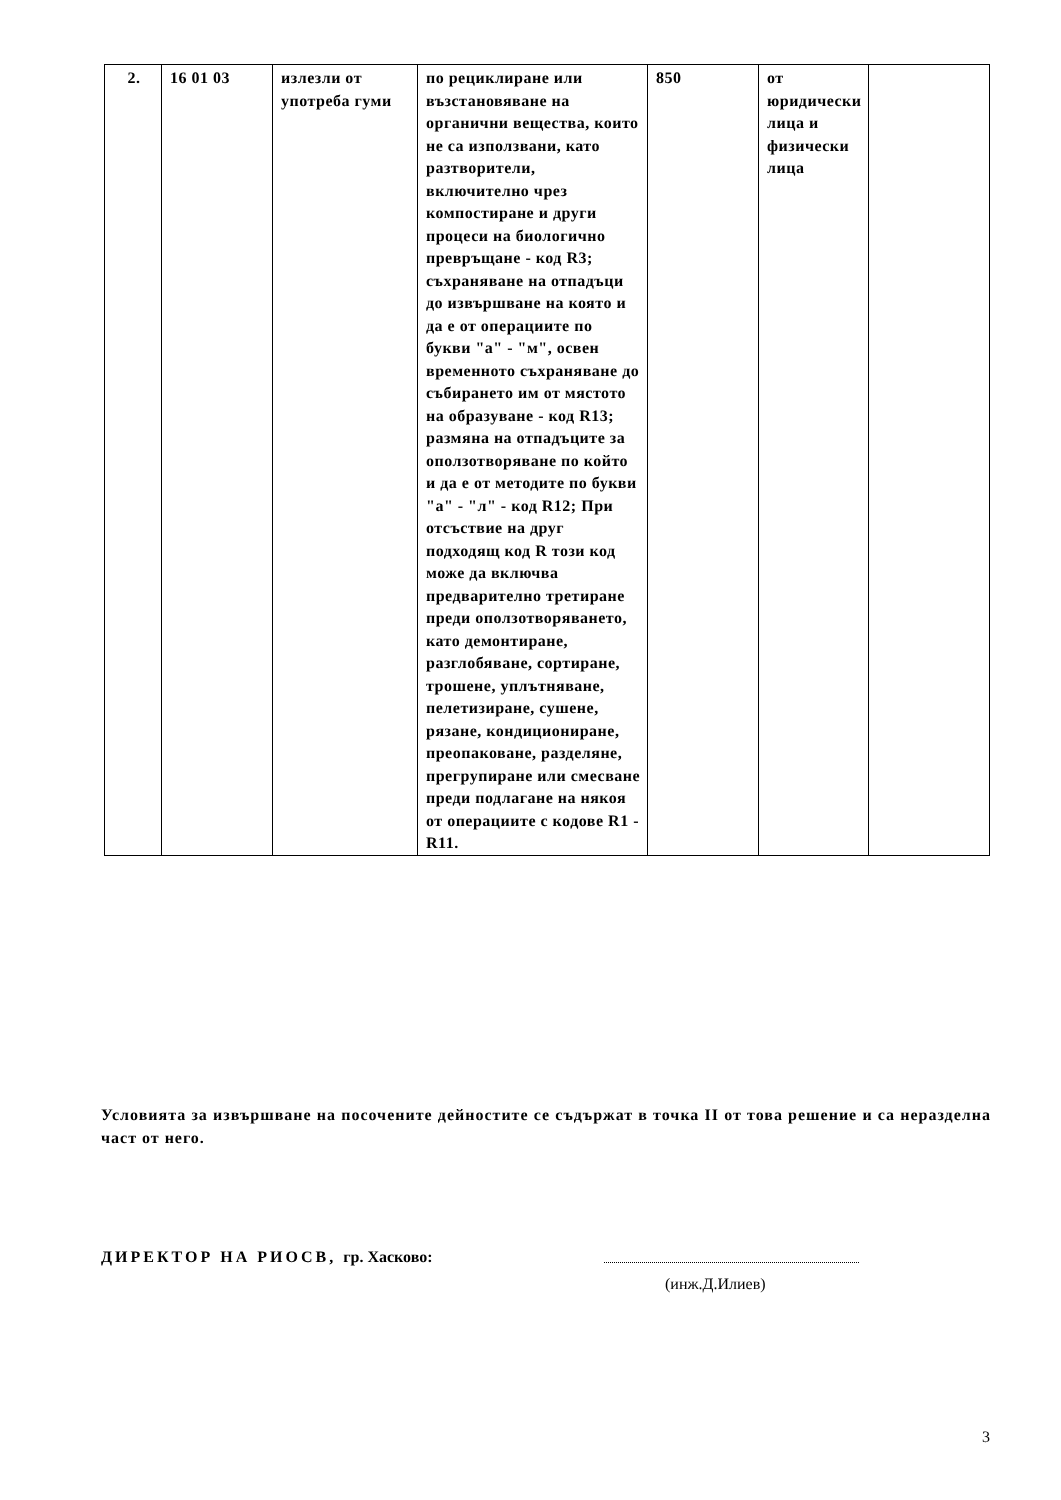| 2. | 16 01 03 | излезли от употреба гуми | по рециклиране или възстановяване на органични вещества, които не са използвани, като разтворители, включително чрез компостиране и други процеси на биологично превръщане - код R3; съхраняване на отпадъци до извършване на която и да е от операциите по букви "а" - "м", освен временното съхраняване до събирането им от мястото на образуване - код R13; размяна на отпадъците за оползотворяване по който и да е от методите по букви "а" - "л" - код R12; При отсъствие на друг подходящ код R този код може да включва предварително третиране преди оползотворяването, като демонтиране, разглобяване, сортиране, трошене, уплътняване, пелетизиране, сушене, рязане, кондициониране, преопаковане, разделяне, прегрупиране или смесване преди подлагане на някоя от операциите с кодове R1 - R11. | 850 | от юридически лица и физически лица | |
Условията за извършване на посочените дейностите се съдържат в точка II от това решение и са неразделна част от него.
ДИРЕКТОР НА РИОСВ, гр. Хасково:
(инж.Д.Илиев)
3